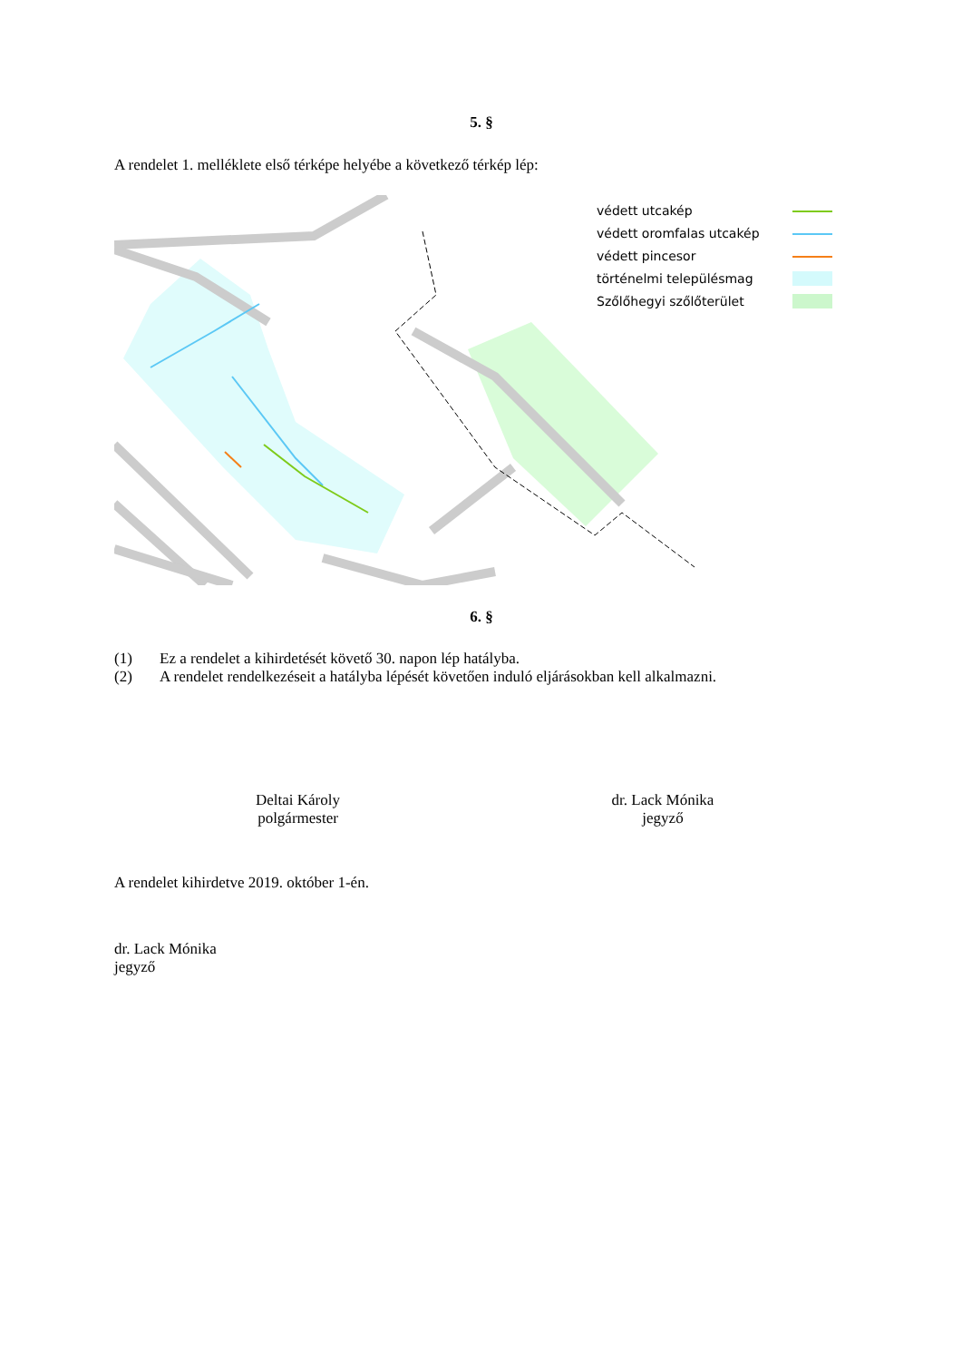5. §
A rendelet 1. melléklete első térképe helyébe a következő térkép lép:
védett utcakép
védett oromfalas utcakép
védett pincesor
történelmi településmag
Szőlőhegyi szőlőterület
6. §
(1) Ez a rendelet a kihirdetését követő 30. napon lép hatályba.
(2) A rendelet rendelkezéseit a hatályba lépését követően induló eljárásokban kell alkalmazni.
Deltai Károly
polgármester
dr. Lack Mónika
jegyző
A rendelet kihirdetve 2019. október 1-én.
dr. Lack Mónika
jegyző